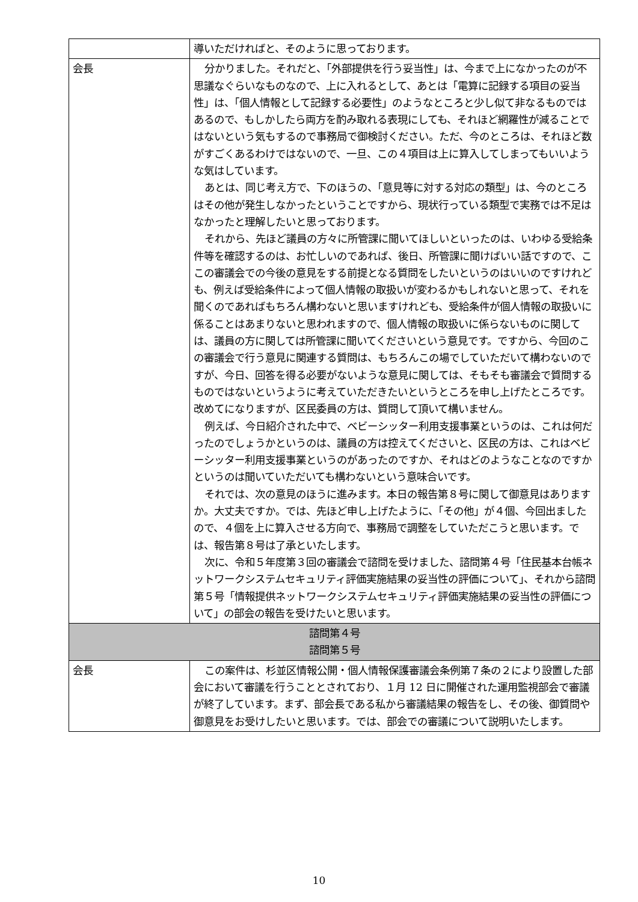| | 導いただければと、そのように思っております。 |
| 会長 | 分かりました。それだと、「外部提供を行う妥当性」は、今まで上になかったのが不思議なぐらいなものなので、上に入れるとして、あとは「電算に記録する項目の妥当性」は、「個人情報として記録する必要性」のようなところと少し似て非なるものではあるので、もしかしたら両方を酌み取れる表現にしても、それほど網羅性が減ることではないという気もするので事務局で御検討ください。ただ、今のところは、それほど数がすごくあるわけではないので、一旦、この４項目は上に算入してしまってもいいような気はしています。 あとは、同じ考え方で、下のほうの、「意見等に対する対応の類型」は、今のところはその他が発生しなかったということですから、現状行っている類型で実務では不足はなかったと理解したいと思っております。 それから、先ほど議員の方々に所管課に聞いてほしいといったのは、いわゆる受給条件等を確認するのは、お忙しいのであれば、後日、所管課に聞けばいい話ですので、ここの審議会での今後の意見をする前提となる質問をしたいというのはいいのですけれども、例えば受給条件によって個人情報の取扱いが変わるかもしれないと思って、それを聞くのであればもちろん構わないと思いますけれども、受給条件が個人情報の取扱いに係ることはあまりないと思われますので、個人情報の取扱いに係らないものに関しては、議員の方に関しては所管課に聞いてくださいという意見です。ですから、今回のこの審議会で行う意見に関連する質問は、もちろんこの場でしていただいて構わないのですが、今日、回答を得る必要がないような意見に関しては、そもそも審議会で質問するものではないというように考えていただきたいというところを申し上げたところです。改めてになりますが、区民委員の方は、質問して頂いて構いません。 例えば、今日紹介された中で、ベビーシッター利用支援事業というのは、これは何だったのでしょうかというのは、議員の方は控えてくださいと、区民の方は、これはベビーシッター利用支援事業というのがあったのですか、それはどのようなことなのですかというのは聞いていただいても構わないという意味合いです。 それでは、次の意見のほうに進みます。本日の報告第８号に関して御意見はありますか。大丈夫ですか。では、先ほど申し上げたように、「その他」が４個、今回出ましたので、４個を上に算入させる方向で、事務局で調整をしていただこうと思います。では、報告第８号は了承といたします。 次に、令和５年度第３回の審議会で諮問を受けました、諮問第４号「住民基本台帳ネットワークシステムセキュリティ評価実施結果の妥当性の評価について」、それから諮問第５号「情報提供ネットワークシステムセキュリティ評価実施結果の妥当性の評価について」の部会の報告を受けたいと思います。 |
| 諮問第４号 諮問第５号 | |
| 会長 | この案件は、杉並区情報公開・個人情報保護審議会条例第７条の２により設置した部会において審議を行うこととされており、１月 12 日に開催された運用監視部会で審議が終了しています。まず、部会長である私から審議結果の報告をし、その後、御質問や御意見をお受けしたいと思います。では、部会での審議について説明いたします。 |
10